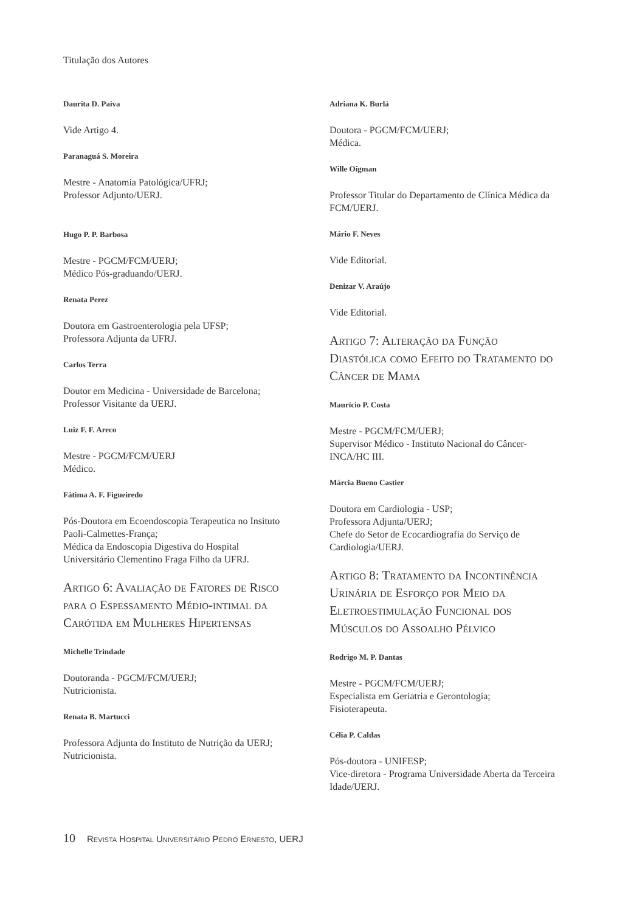Titulação dos Autores
Daurita D. Paiva
Vide Artigo 4.
Paranaguá S. Moreira
Mestre - Anatomia Patológica/UFRJ;
Professor Adjunto/UERJ.
Hugo P. P. Barbosa
Mestre - PGCM/FCM/UERJ;
Médico Pós-graduando/UERJ.
Renata Perez
Doutora em Gastroenterologia pela UFSP;
Professora Adjunta da UFRJ.
Carlos Terra
Doutor em Medicina - Universidade de Barcelona;
Professor Visitante da UERJ.
Luiz F. F. Areco
Mestre - PGCM/FCM/UERJ
Médico.
Fátima A. F. Figueiredo
Pós-Doutora em Ecoendoscopia Terapeutica no Insituto Paoli-Calmettes-França;
Médica da Endoscopia Digestiva do Hospital Universitário Clementino Fraga Filho da UFRJ.
Artigo 6: Avaliação de Fatores de Risco para o Espessamento Médio-intimal da Carótida em Mulheres Hipertensas
Michelle Trindade
Doutoranda - PGCM/FCM/UERJ;
Nutricionista.
Renata B. Martucci
Professora Adjunta do Instituto de Nutrição da UERJ;
Nutricionista.
Adriana K. Burlá
Doutora - PGCM/FCM/UERJ;
Médica.
Wille Oigman
Professor Titular do Departamento de Clínica Médica da FCM/UERJ.
Mário F. Neves
Vide Editorial.
Denizar V. Araújo
Vide Editorial.
Artigo 7: Alteração da Função Diastólica como Efeito do Tratamento do Câncer de Mama
Maurício P. Costa
Mestre - PGCM/FCM/UERJ;
Supervisor Médico - Instituto Nacional do Câncer-INCA/HC III.
Márcia Bueno Castier
Doutora em Cardiologia - USP;
Professora Adjunta/UERJ;
Chefe do Setor de Ecocardiografia do Serviço de Cardiologia/UERJ.
Artigo 8: Tratamento da Incontinência Urinária de Esforço por Meio da Eletroestimulação Funcional dos Músculos do Assoalho Pélvico
Rodrigo M. P. Dantas
Mestre - PGCM/FCM/UERJ;
Especialista em Geriatria e Gerontologia;
Fisioterapeuta.
Célia P. Caldas
Pós-doutora - UNIFESP;
Vice-diretora - Programa Universidade Aberta da Terceira Idade/UERJ.
10 Revista Hospital Universitário Pedro Ernesto, UERJ